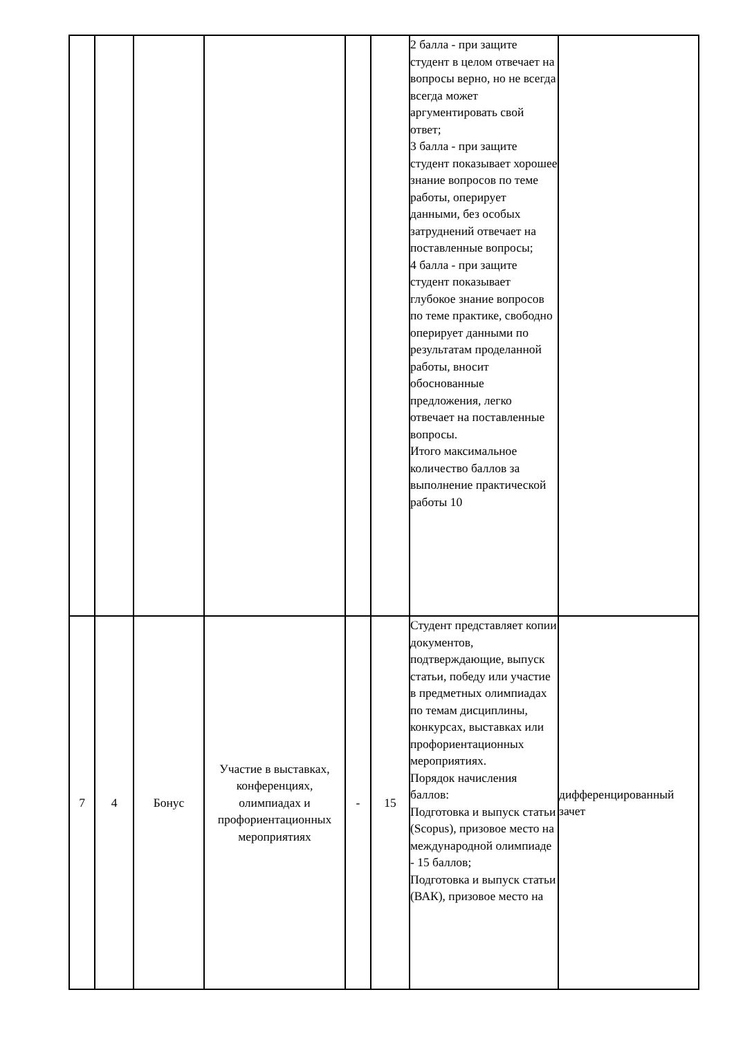| | | | | | | 2 балла - при защите студент в целом отвечает на вопросы верно, но не всегда всегда может аргументировать свой ответ; 3 балла - при защите студент показывает хорошее знание вопросов по теме работы, оперирует данными, без особых затруднений отвечает на поставленные вопросы; 4 балла - при защите студент показывает глубокое знание вопросов по теме практике, свободно оперирует данными по результатам проделанной работы, вносит обоснованные предложения, легко отвечает на поставленные вопросы. Итого максимальное количество баллов за выполнение практической работы 10 | |
| 7 | 4 | Бонус | Участие в выставках, конференциях, олимпиадах и профориентационных мероприятиях | - | 15 | Студент представляет копии документов, подтверждающие, выпуск статьи, победу или участие в предметных олимпиадах по темам дисциплины, конкурсах, выставках или профориентационных мероприятиях. Порядок начисления баллов: Подготовка и выпуск статьи (Scopus), призовое место на международной олимпиаде - 15 баллов; Подготовка и выпуск статьи (ВАК), призовое место на | дифференцированный зачет |